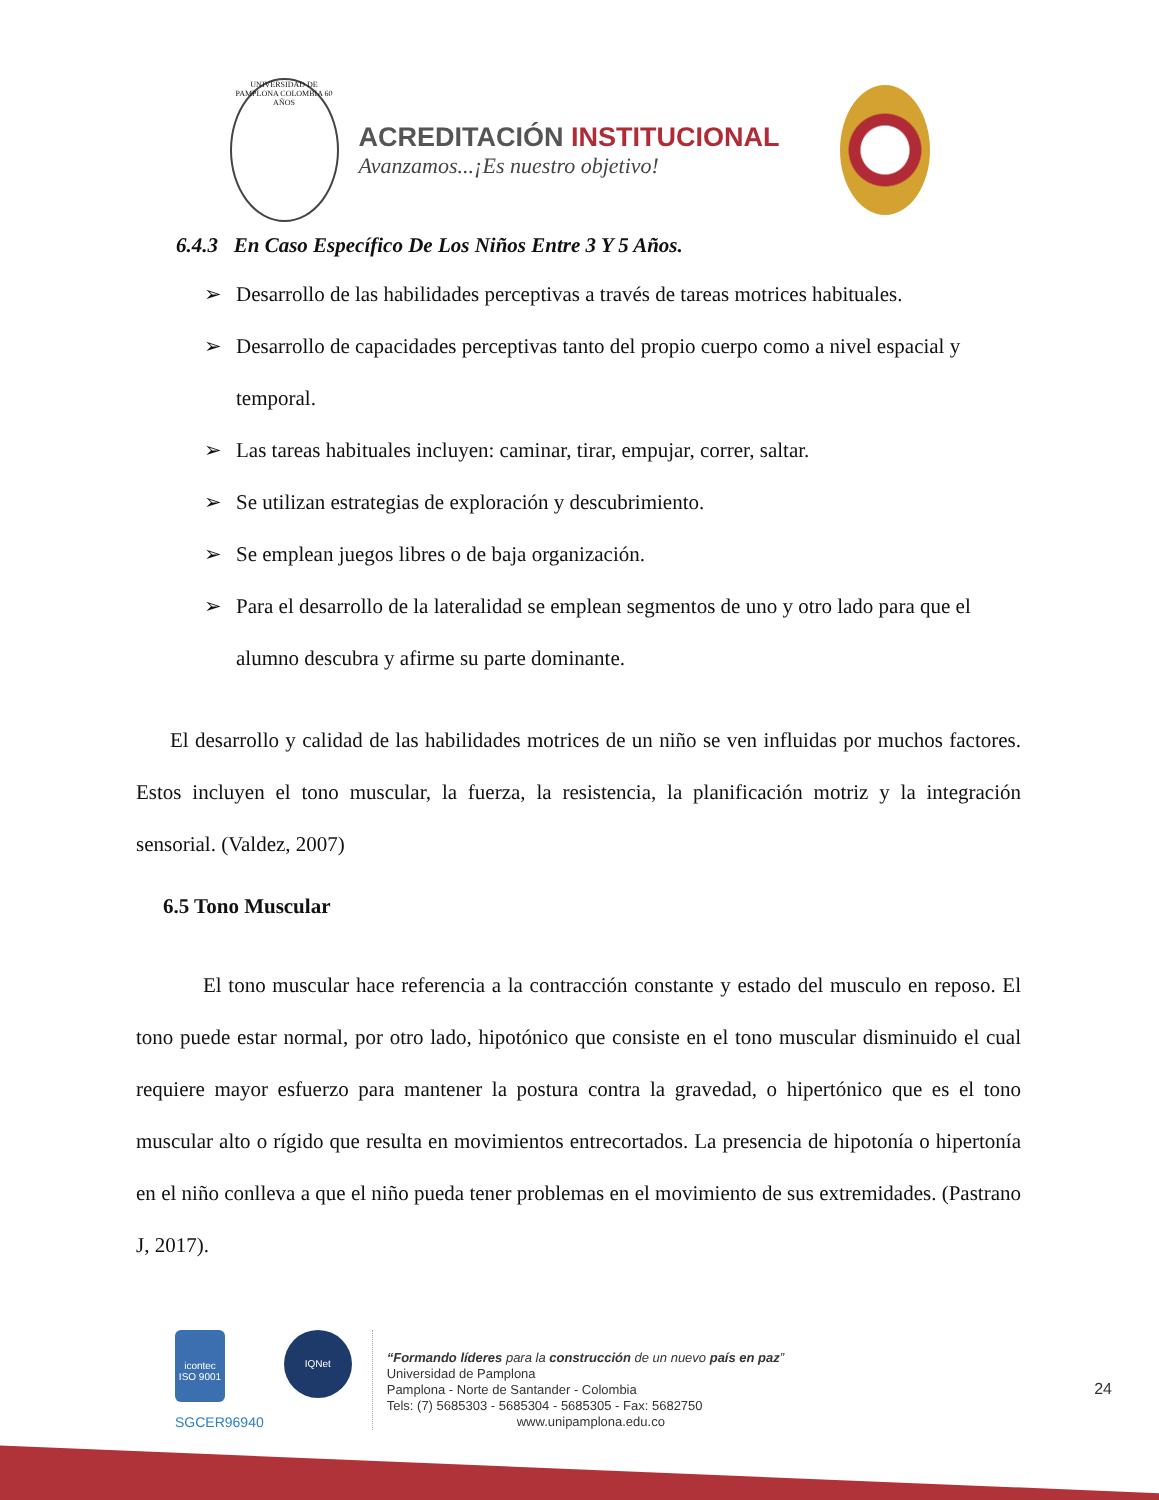UNIVERSIDAD DE PAMPLONA COLOMBIA 60 AÑOS
ACREDITACIÓN INSTITUCIONAL
Avanzamos...¡Es nuestro objetivo!
6.4.3 En Caso Específico De Los Niños Entre 3 Y 5 Años.
➢ Desarrollo de las habilidades perceptivas a través de tareas motrices habituales.
➢ Desarrollo de capacidades perceptivas tanto del propio cuerpo como a nivel espacial y temporal.
➢ Las tareas habituales incluyen: caminar, tirar, empujar, correr, saltar.
➢ Se utilizan estrategias de exploración y descubrimiento.
➢ Se emplean juegos libres o de baja organización.
➢ Para el desarrollo de la lateralidad se emplean segmentos de uno y otro lado para que el alumno descubra y afirme su parte dominante.
El desarrollo y calidad de las habilidades motrices de un niño se ven influidas por muchos factores. Estos incluyen el tono muscular, la fuerza, la resistencia, la planificación motriz y la integración sensorial. (Valdez, 2007)
6.5 Tono Muscular
El tono muscular hace referencia a la contracción constante y estado del musculo en reposo. El tono puede estar normal, por otro lado, hipotónico que consiste en el tono muscular disminuido el cual requiere mayor esfuerzo para mantener la postura contra la gravedad, o hipertónico que es el tono muscular alto o rígido que resulta en movimientos entrecortados. La presencia de hipotonía o hipertonía en el niño conlleva a que el niño pueda tener problemas en el movimiento de sus extremidades. (Pastrano J, 2017).
icontec
ISO 9001
SGCER96940
IQNet
“Formando líderes para la construcción de un nuevo país en paz”
Universidad de Pamplona
Pamplona - Norte de Santander - Colombia
Tels: (7) 5685303 - 5685304 - 5685305 - Fax: 5682750
www.unipamplona.edu.co
24